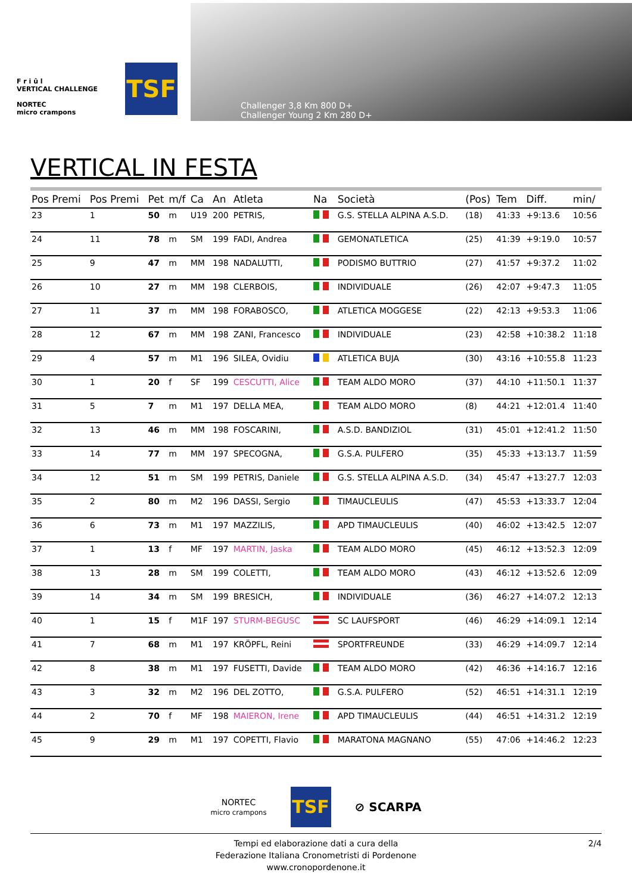F r i û l
VERTICAL CHALLENGE
NORTEC
micro crampons
TSF
Challenger 3,8 Km 800 D+
Challenger Young 2 Km 280 D+
VERTICAL IN FESTA
| Pos Premi | Pos Premi | Pet | m/f | Ca | An | Atleta | Na | Società | (Pos) | Tem | Diff. | min/ |
| --- | --- | --- | --- | --- | --- | --- | --- | --- | --- | --- | --- | --- |
| 23 | 1 | 50 | m | U19 | 200 | PETRIS, | | G.S. STELLA ALPINA A.S.D. | (18) | 41:33 | +9:13.6 | 10:56 |
| 24 | 11 | 78 | m | SM | 199 | FADI, Andrea | | GEMONATLETICA | (25) | 41:39 | +9:19.0 | 10:57 |
| 25 | 9 | 47 | m | MM | 198 | NADALUTTI, | | PODISMO BUTTRIO | (27) | 41:57 | +9:37.2 | 11:02 |
| 26 | 10 | 27 | m | MM | 198 | CLERBOIS, | | INDIVIDUALE | (26) | 42:07 | +9:47.3 | 11:05 |
| 27 | 11 | 37 | m | MM | 198 | FORABOSCO, | | ATLETICA MOGGESE | (22) | 42:13 | +9:53.3 | 11:06 |
| 28 | 12 | 67 | m | MM | 198 | ZANI, Francesco | | INDIVIDUALE | (23) | 42:58 | +10:38.2 | 11:18 |
| 29 | 4 | 57 | m | M1 | 196 | SILEA, Ovidiu | | ATLETICA BUJA | (30) | 43:16 | +10:55.8 | 11:23 |
| 30 | 1 | 20 | f | SF | 199 | CESCUTTI, Alice | | TEAM ALDO MORO | (37) | 44:10 | +11:50.1 | 11:37 |
| 31 | 5 | 7 | m | M1 | 197 | DELLA MEA, | | TEAM ALDO MORO | (8) | 44:21 | +12:01.4 | 11:40 |
| 32 | 13 | 46 | m | MM | 198 | FOSCARINI, | | A.S.D. BANDIZIOL | (31) | 45:01 | +12:41.2 | 11:50 |
| 33 | 14 | 77 | m | MM | 197 | SPECOGNA, | | G.S.A. PULFERO | (35) | 45:33 | +13:13.7 | 11:59 |
| 34 | 12 | 51 | m | SM | 199 | PETRIS, Daniele | | G.S. STELLA ALPINA A.S.D. | (34) | 45:47 | +13:27.7 | 12:03 |
| 35 | 2 | 80 | m | M2 | 196 | DASSI, Sergio | | TIMAUCLEULIS | (47) | 45:53 | +13:33.7 | 12:04 |
| 36 | 6 | 73 | m | M1 | 197 | MAZZILIS, | | APD TIMAUCLEULIS | (40) | 46:02 | +13:42.5 | 12:07 |
| 37 | 1 | 13 | f | MF | 197 | MARTIN, Jaska | | TEAM ALDO MORO | (45) | 46:12 | +13:52.3 | 12:09 |
| 38 | 13 | 28 | m | SM | 199 | COLETTI, | | TEAM ALDO MORO | (43) | 46:12 | +13:52.6 | 12:09 |
| 39 | 14 | 34 | m | SM | 199 | BRESICH, | | INDIVIDUALE | (36) | 46:27 | +14:07.2 | 12:13 |
| 40 | 1 | 15 | f | M1F | 197 | STURM-BEGUSC | | SC LAUFSPORT | (46) | 46:29 | +14:09.1 | 12:14 |
| 41 | 7 | 68 | m | M1 | 197 | KRÖPFL, Reini | | SPORTFREUNDE | (33) | 46:29 | +14:09.7 | 12:14 |
| 42 | 8 | 38 | m | M1 | 197 | FUSETTI, Davide | | TEAM ALDO MORO | (42) | 46:36 | +14:16.7 | 12:16 |
| 43 | 3 | 32 | m | M2 | 196 | DEL ZOTTO, | | G.S.A. PULFERO | (52) | 46:51 | +14:31.1 | 12:19 |
| 44 | 2 | 70 | f | MF | 198 | MAIERON, Irene | | APD TIMAUCLEULIS | (44) | 46:51 | +14:31.2 | 12:19 |
| 45 | 9 | 29 | m | M1 | 197 | COPETTI, Flavio | | MARATONA MAGNANO | (55) | 47:06 | +14:46.2 | 12:23 |
NORTEC
micro crampons
TSF
⊘ SCARPA
Tempi ed elaborazione dati a cura della
Federazione Italiana Cronometristi di Pordenone
www.cronopordenone.it
2/4